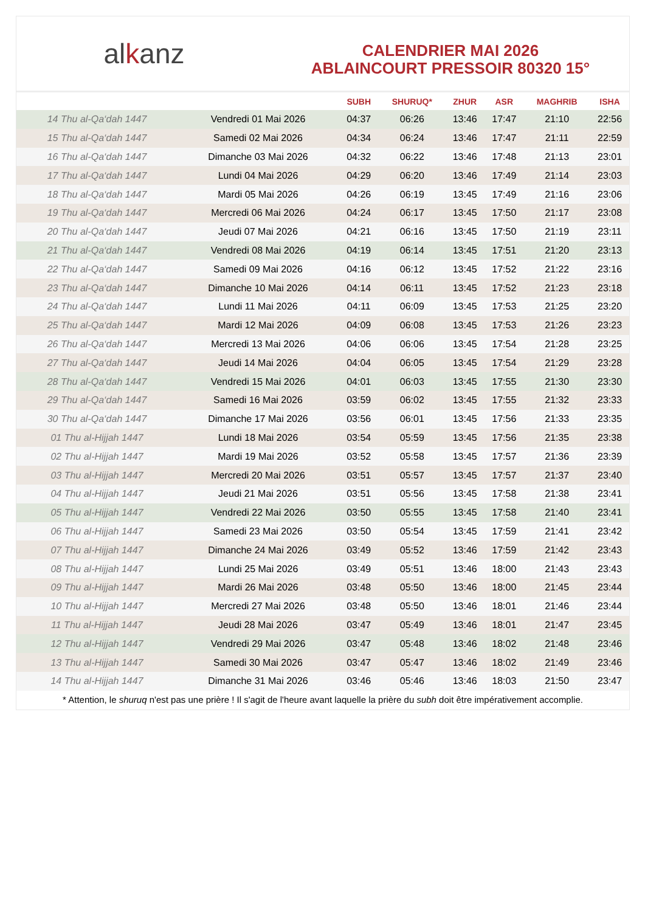al k anz
CALENDRIER MAI 2026
ABLAINCOURT PRESSOIR 80320 15°
| | | SUBH | SHURUQ* | ZHUR | ASR | MAGHRIB | ISHA |
| --- | --- | --- | --- | --- | --- | --- | --- |
| 14 Thu al-Qa‘dah 1447 | Vendredi 01 Mai 2026 | 04:37 | 06:26 | 13:46 | 17:47 | 21:10 | 22:56 |
| 15 Thu al-Qa‘dah 1447 | Samedi 02 Mai 2026 | 04:34 | 06:24 | 13:46 | 17:47 | 21:11 | 22:59 |
| 16 Thu al-Qa‘dah 1447 | Dimanche 03 Mai 2026 | 04:32 | 06:22 | 13:46 | 17:48 | 21:13 | 23:01 |
| 17 Thu al-Qa‘dah 1447 | Lundi 04 Mai 2026 | 04:29 | 06:20 | 13:46 | 17:49 | 21:14 | 23:03 |
| 18 Thu al-Qa‘dah 1447 | Mardi 05 Mai 2026 | 04:26 | 06:19 | 13:45 | 17:49 | 21:16 | 23:06 |
| 19 Thu al-Qa‘dah 1447 | Mercredi 06 Mai 2026 | 04:24 | 06:17 | 13:45 | 17:50 | 21:17 | 23:08 |
| 20 Thu al-Qa‘dah 1447 | Jeudi 07 Mai 2026 | 04:21 | 06:16 | 13:45 | 17:50 | 21:19 | 23:11 |
| 21 Thu al-Qa‘dah 1447 | Vendredi 08 Mai 2026 | 04:19 | 06:14 | 13:45 | 17:51 | 21:20 | 23:13 |
| 22 Thu al-Qa‘dah 1447 | Samedi 09 Mai 2026 | 04:16 | 06:12 | 13:45 | 17:52 | 21:22 | 23:16 |
| 23 Thu al-Qa‘dah 1447 | Dimanche 10 Mai 2026 | 04:14 | 06:11 | 13:45 | 17:52 | 21:23 | 23:18 |
| 24 Thu al-Qa‘dah 1447 | Lundi 11 Mai 2026 | 04:11 | 06:09 | 13:45 | 17:53 | 21:25 | 23:20 |
| 25 Thu al-Qa‘dah 1447 | Mardi 12 Mai 2026 | 04:09 | 06:08 | 13:45 | 17:53 | 21:26 | 23:23 |
| 26 Thu al-Qa‘dah 1447 | Mercredi 13 Mai 2026 | 04:06 | 06:06 | 13:45 | 17:54 | 21:28 | 23:25 |
| 27 Thu al-Qa‘dah 1447 | Jeudi 14 Mai 2026 | 04:04 | 06:05 | 13:45 | 17:54 | 21:29 | 23:28 |
| 28 Thu al-Qa‘dah 1447 | Vendredi 15 Mai 2026 | 04:01 | 06:03 | 13:45 | 17:55 | 21:30 | 23:30 |
| 29 Thu al-Qa‘dah 1447 | Samedi 16 Mai 2026 | 03:59 | 06:02 | 13:45 | 17:55 | 21:32 | 23:33 |
| 30 Thu al-Qa‘dah 1447 | Dimanche 17 Mai 2026 | 03:56 | 06:01 | 13:45 | 17:56 | 21:33 | 23:35 |
| 01 Thu al-Hijjah 1447 | Lundi 18 Mai 2026 | 03:54 | 05:59 | 13:45 | 17:56 | 21:35 | 23:38 |
| 02 Thu al-Hijjah 1447 | Mardi 19 Mai 2026 | 03:52 | 05:58 | 13:45 | 17:57 | 21:36 | 23:39 |
| 03 Thu al-Hijjah 1447 | Mercredi 20 Mai 2026 | 03:51 | 05:57 | 13:45 | 17:57 | 21:37 | 23:40 |
| 04 Thu al-Hijjah 1447 | Jeudi 21 Mai 2026 | 03:51 | 05:56 | 13:45 | 17:58 | 21:38 | 23:41 |
| 05 Thu al-Hijjah 1447 | Vendredi 22 Mai 2026 | 03:50 | 05:55 | 13:45 | 17:58 | 21:40 | 23:41 |
| 06 Thu al-Hijjah 1447 | Samedi 23 Mai 2026 | 03:50 | 05:54 | 13:45 | 17:59 | 21:41 | 23:42 |
| 07 Thu al-Hijjah 1447 | Dimanche 24 Mai 2026 | 03:49 | 05:52 | 13:46 | 17:59 | 21:42 | 23:43 |
| 08 Thu al-Hijjah 1447 | Lundi 25 Mai 2026 | 03:49 | 05:51 | 13:46 | 18:00 | 21:43 | 23:43 |
| 09 Thu al-Hijjah 1447 | Mardi 26 Mai 2026 | 03:48 | 05:50 | 13:46 | 18:00 | 21:45 | 23:44 |
| 10 Thu al-Hijjah 1447 | Mercredi 27 Mai 2026 | 03:48 | 05:50 | 13:46 | 18:01 | 21:46 | 23:44 |
| 11 Thu al-Hijjah 1447 | Jeudi 28 Mai 2026 | 03:47 | 05:49 | 13:46 | 18:01 | 21:47 | 23:45 |
| 12 Thu al-Hijjah 1447 | Vendredi 29 Mai 2026 | 03:47 | 05:48 | 13:46 | 18:02 | 21:48 | 23:46 |
| 13 Thu al-Hijjah 1447 | Samedi 30 Mai 2026 | 03:47 | 05:47 | 13:46 | 18:02 | 21:49 | 23:46 |
| 14 Thu al-Hijjah 1447 | Dimanche 31 Mai 2026 | 03:46 | 05:46 | 13:46 | 18:03 | 21:50 | 23:47 |
* Attention, le shuruq n'est pas une prière ! Il s'agit de l'heure avant laquelle la prière du subh doit être impérativement accomplie.